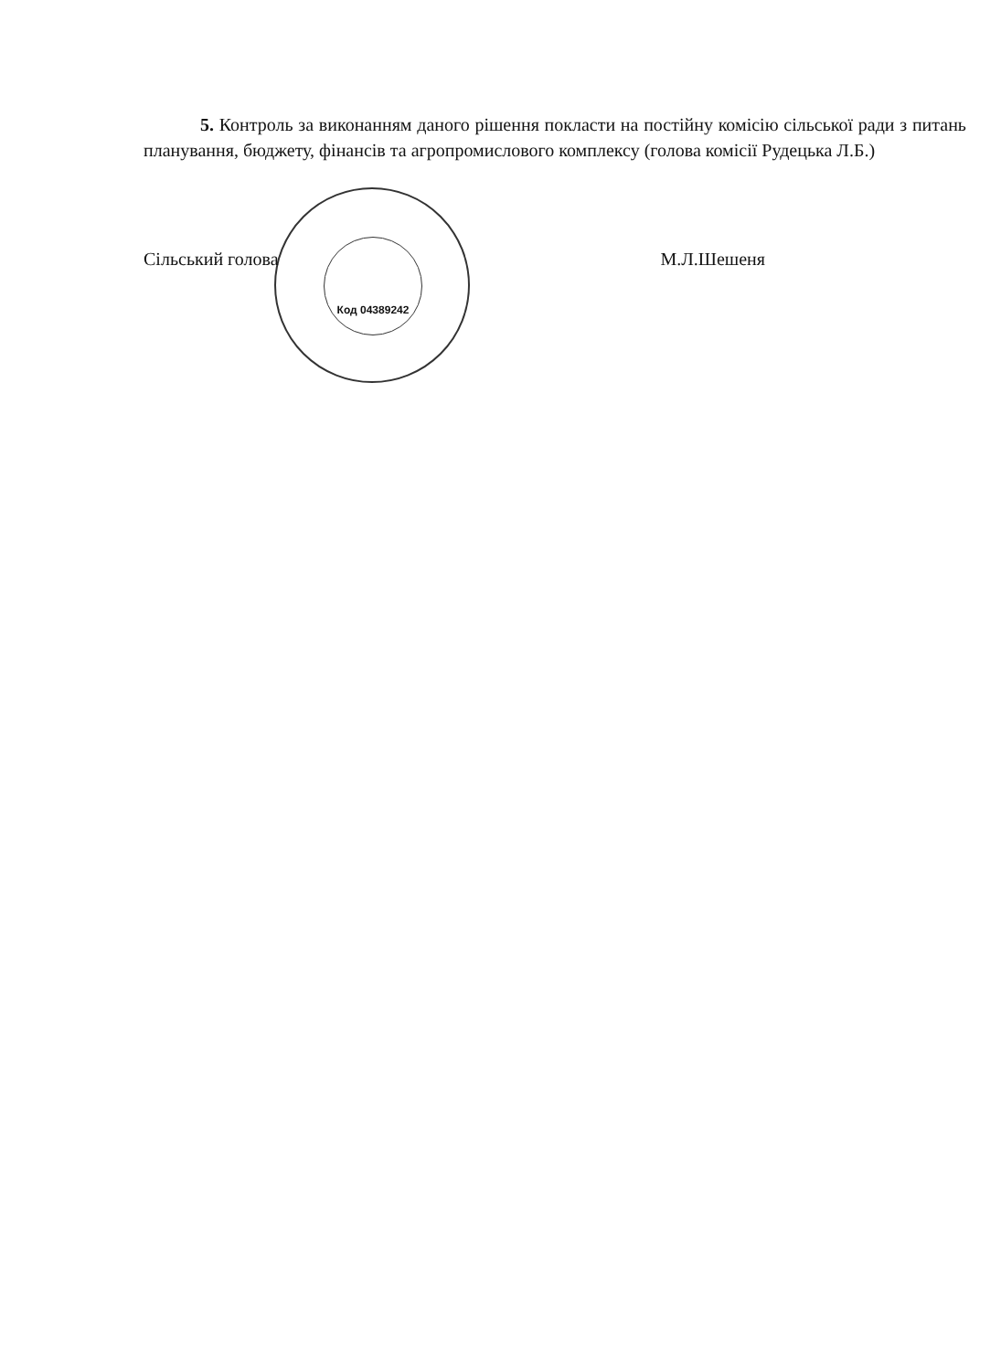5. Контроль за виконанням даного рішення покласти на постійну комісію сільської ради з питань планування, бюджету, фінансів та агропромислового комплексу (голова комісії Рудецька Л.Б.)
Код 04389242
Сільський голова М.Л.Шешеня